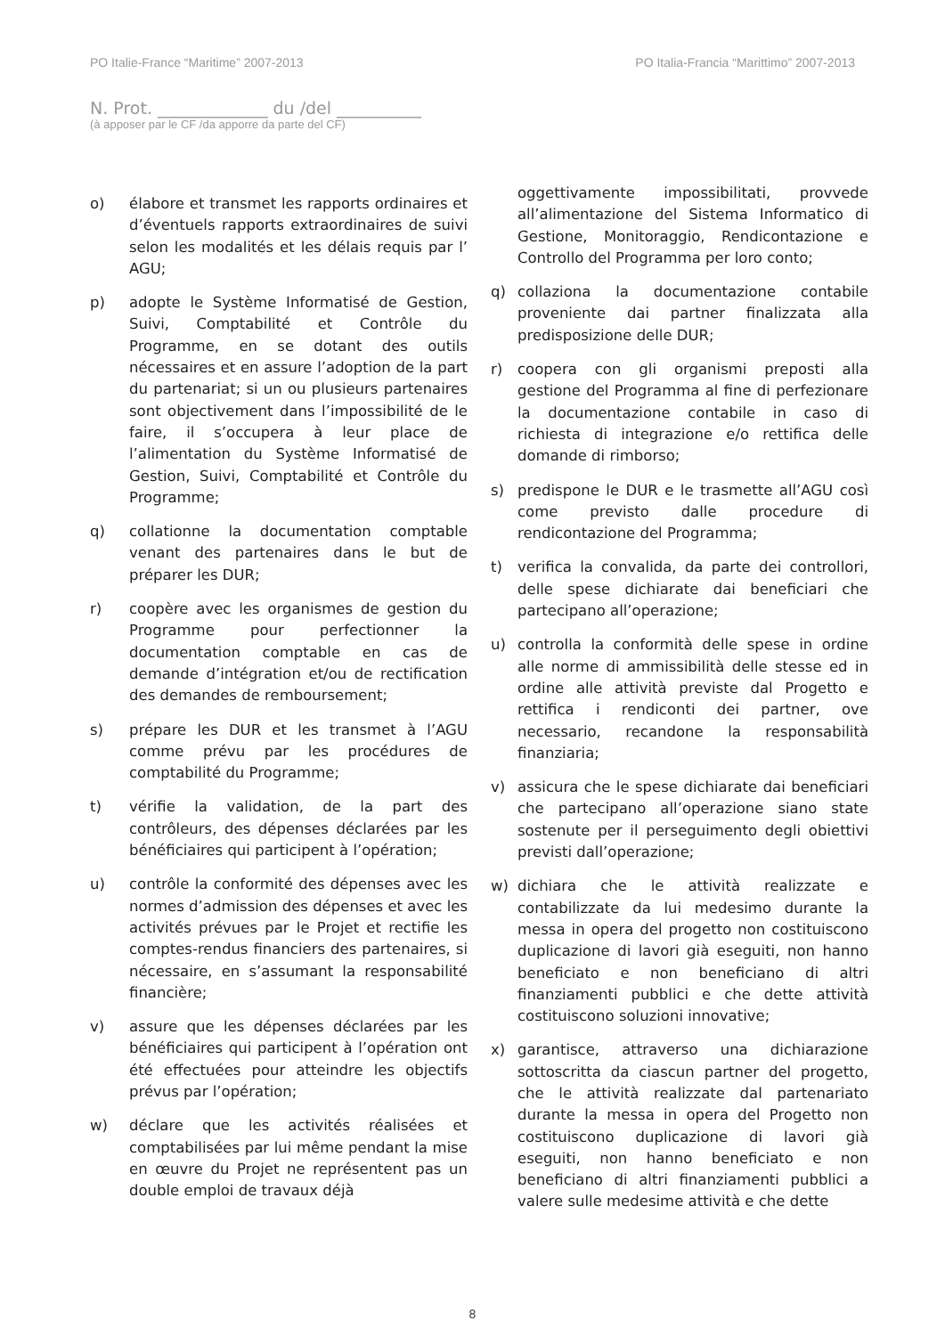PO Italie-France “Maritime” 2007-2013 PO Italia-Francia “Marittimo” 2007-2013
N. Prot. _____________ du /del __________
(à apposer par le CF /da apporre da parte del CF)
o) élabore et transmet les rapports ordinaires et d’éventuels rapports extraordinaires de suivi selon les modalités et les délais requis par l’ AGU;
p) adopte le Système Informatisé de Gestion, Suivi, Comptabilité et Contrôle du Programme, en se dotant des outils nécessaires et en assure l’adoption de la part du partenariat; si un ou plusieurs partenaires sont objectivement dans l’impossibilité de le faire, il s’occupera à leur place de l’alimentation du Système Informatisé de Gestion, Suivi, Comptabilité et Contrôle du Programme;
q) collationne la documentation comptable venant des partenaires dans le but de préparer les DUR;
r) coopère avec les organismes de gestion du Programme pour perfectionner la documentation comptable en cas de demande d’intégration et/ou de rectification des demandes de remboursement;
s) prépare les DUR et les transmet à l’AGU comme prévu par les procédures de comptabilité du Programme;
t) vérifie la validation, de la part des contrôleurs, des dépenses déclarées par les bénéficiaires qui participent à l’opération;
u) contrôle la conformité des dépenses avec les normes d’admission des dépenses et avec les activités prévues par le Projet et rectifie les comptes-rendus financiers des partenaires, si nécessaire, en s’assumant la responsabilité financière;
v) assure que les dépenses déclarées par les bénéficiaires qui participent à l’opération ont été effectuées pour atteindre les objectifs prévus par l’opération;
w) déclare que les activités réalisées et comptabilisées par lui même pendant la mise en œuvre du Projet ne représentent pas un double emploi de travaux déjà
oggettivamente impossibilitati, provvede all’alimentazione del Sistema Informatico di Gestione, Monitoraggio, Rendicontazione e Controllo del Programma per loro conto;
q) collaziona la documentazione contabile proveniente dai partner finalizzata alla predisposizione delle DUR;
r) coopera con gli organismi preposti alla gestione del Programma al fine di perfezionare la documentazione contabile in caso di richiesta di integrazione e/o rettifica delle domande di rimborso;
s) predispone le DUR e le trasmette all’AGU così come previsto dalle procedure di rendicontazione del Programma;
t) verifica la convalida, da parte dei controllori, delle spese dichiarate dai beneficiari che partecipano all’operazione;
u) controlla la conformità delle spese in ordine alle norme di ammissibilità delle stesse ed in ordine alle attività previste dal Progetto e rettifica i rendiconti dei partner, ove necessario, recandone la responsabilità finanziaria;
v) assicura che le spese dichiarate dai beneficiari che partecipano all’operazione siano state sostenute per il perseguimento degli obiettivi previsti dall’operazione;
w) dichiara che le attività realizzate e contabilizzate da lui medesimo durante la messa in opera del progetto non costituiscono duplicazione di lavori già eseguiti, non hanno beneficiato e non beneficiano di altri finanziamenti pubblici e che dette attività costituiscono soluzioni innovative;
x) garantisce, attraverso una dichiarazione sottoscritta da ciascun partner del progetto, che le attività realizzate dal partenariato durante la messa in opera del Progetto non costituiscono duplicazione di lavori già eseguiti, non hanno beneficiato e non beneficiano di altri finanziamenti pubblici a valere sulle medesime attività e che dette
8